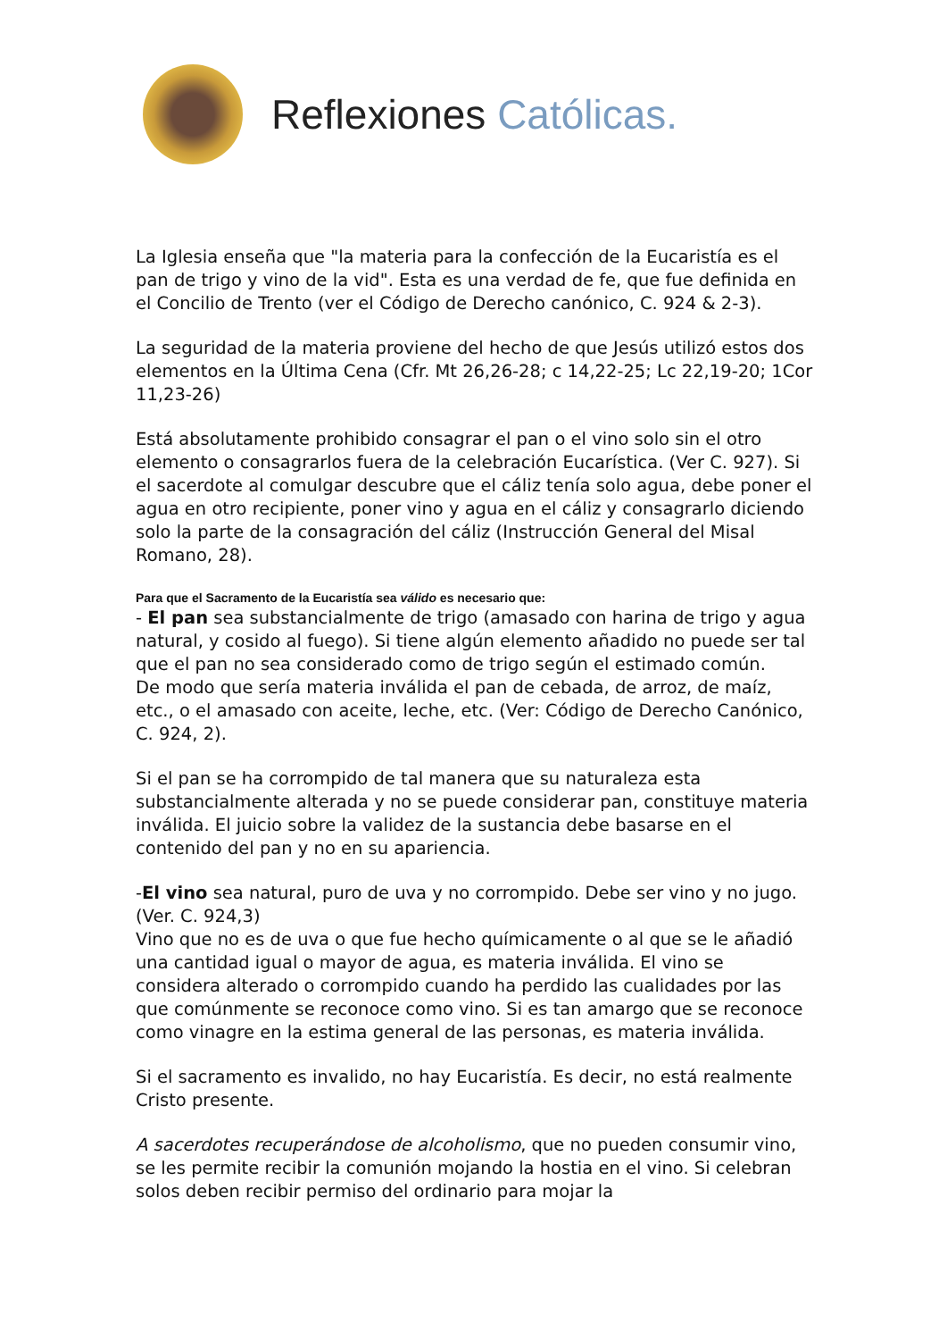Reflexiones Católicas.
La Iglesia enseña que "la materia para la confección de la Eucaristía es el pan de trigo y vino de la vid". Esta es una verdad de fe, que fue definida en el Concilio de Trento (ver el Código de Derecho canónico, C. 924 & 2-3).
La seguridad de la materia proviene del hecho de que Jesús utilizó estos dos elementos en la Última Cena (Cfr. Mt 26,26-28; c 14,22-25; Lc 22,19-20; 1Cor 11,23-26)
Está absolutamente prohibido consagrar el pan o el vino solo sin el otro elemento o consagrarlos fuera de la celebración Eucarística. (Ver C. 927). Si el sacerdote al comulgar descubre que el cáliz tenía solo agua, debe poner el agua en otro recipiente, poner vino y agua en el cáliz y consagrarlo diciendo solo la parte de la consagración del cáliz (Instrucción General del Misal Romano, 28).
Para que el Sacramento de la Eucaristía sea válido es necesario que:
- El pan sea substancialmente de trigo (amasado con harina de trigo y agua natural, y cosido al fuego). Si tiene algún elemento añadido no puede ser tal que el pan no sea considerado como de trigo según el estimado común.
De modo que sería materia inválida el pan de cebada, de arroz, de maíz, etc., o el amasado con aceite, leche, etc. (Ver: Código de Derecho Canónico, C. 924, 2).
Si el pan se ha corrompido de tal manera que su naturaleza esta substancialmente alterada y no se puede considerar pan, constituye materia inválida. El juicio sobre la validez de la sustancia debe basarse en el contenido del pan y no en su apariencia.
-El vino sea natural, puro de uva y no corrompido. Debe ser vino y no jugo. (Ver. C. 924,3)
Vino que no es de uva o que fue hecho químicamente o al que se le añadió una cantidad igual o mayor de agua, es materia inválida. El vino se considera alterado o corrompido cuando ha perdido las cualidades por las que comúnmente se reconoce como vino. Si es tan amargo que se reconoce como vinagre en la estima general de las personas, es materia inválida.
Si el sacramento es invalido, no hay Eucaristía. Es decir, no está realmente Cristo presente.
A sacerdotes recuperándose de alcoholismo, que no pueden consumir vino, se les permite recibir la comunión mojando la hostia en el vino. Si celebran solos deben recibir permiso del ordinario para mojar la